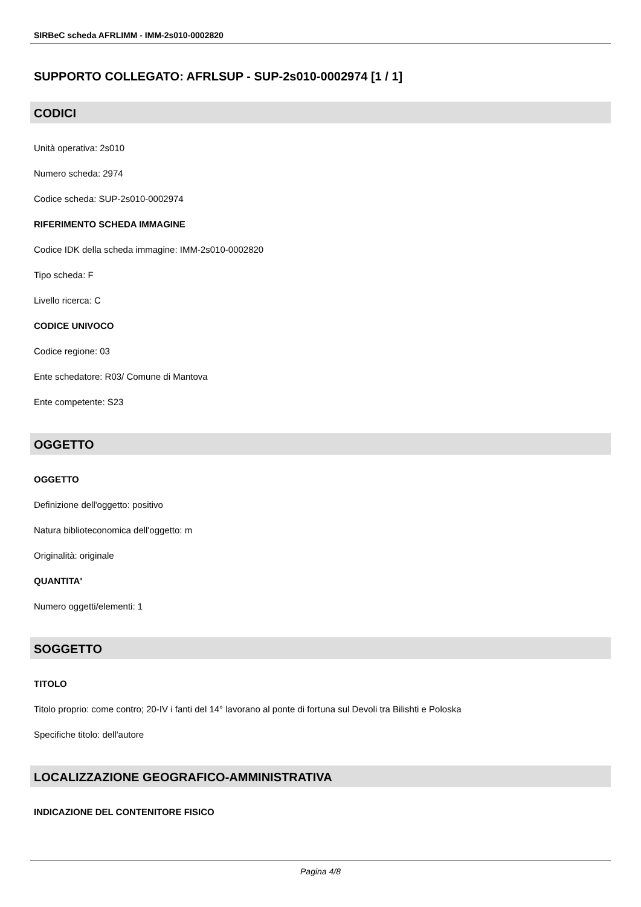SIRBeC scheda AFRLIMM - IMM-2s010-0002820
SUPPORTO COLLEGATO: AFRLSUP - SUP-2s010-0002974 [1 / 1]
CODICI
Unità operativa: 2s010
Numero scheda: 2974
Codice scheda: SUP-2s010-0002974
RIFERIMENTO SCHEDA IMMAGINE
Codice IDK della scheda immagine: IMM-2s010-0002820
Tipo scheda: F
Livello ricerca: C
CODICE UNIVOCO
Codice regione: 03
Ente schedatore: R03/ Comune di Mantova
Ente competente: S23
OGGETTO
OGGETTO
Definizione dell'oggetto: positivo
Natura biblioteconomica dell'oggetto: m
Originalità: originale
QUANTITA'
Numero oggetti/elementi: 1
SOGGETTO
TITOLO
Titolo proprio: come contro; 20-IV i fanti del 14° lavorano al ponte di fortuna sul Devoli tra Bilishti e Poloska
Specifiche titolo: dell'autore
LOCALIZZAZIONE GEOGRAFICO-AMMINISTRATIVA
INDICAZIONE DEL CONTENITORE FISICO
Pagina 4/8